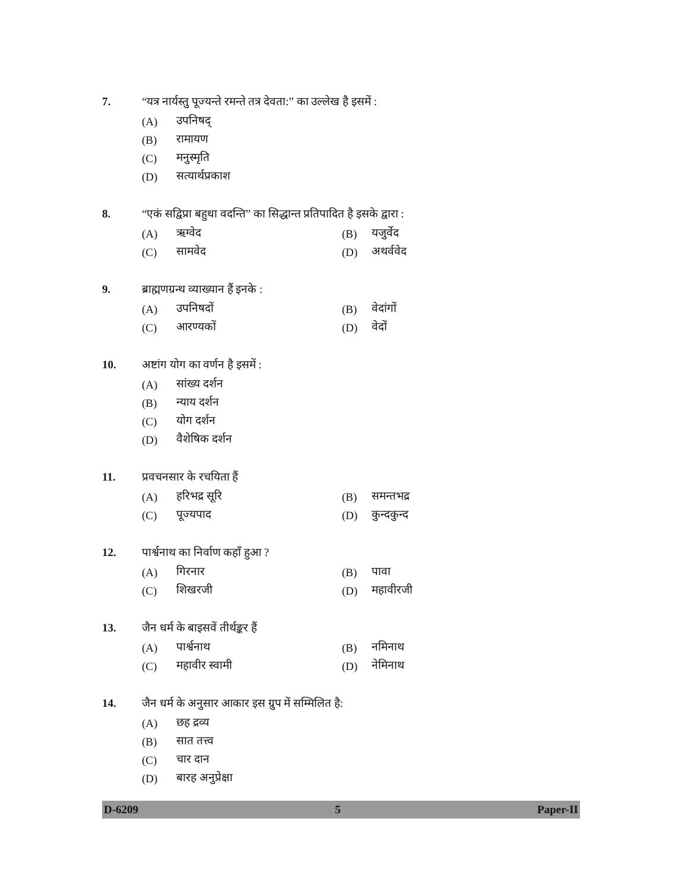7. “यत्र नार्यस्तु पूज्यन्ते रमन्ते तत्र देवता:” का उल्लेख है इसमें :
(A) उपनिषद्
(B) रामायण
(C) मनुस्मृति
(D) सत्यार्थप्रकाश
8. “एकं सद्विप्रा बहुधा वदन्ति” का सिद्धान्त प्रतिपादित है इसके द्वारा :
(A) ऋग्वेद (B) यजुर्वेद
(C) सामवेद (D) अथर्ववेद
9. ब्राह्मणग्रन्थ व्याख्यान हैं इनके :
(A) उपनिषदों (B) वेदांगों
(C) आरण्यकों (D) वेदों
10. अष्टांग योग का वर्णन है इसमें :
(A) सांख्य दर्शन
(B) न्याय दर्शन
(C) योग दर्शन
(D) वैशेषिक दर्शन
11. प्रवचनसार के रचयिता हैं
(A) हरिभद्र सूरि (B) समन्तभद्र
(C) पूज्यपाद (D) कुन्दकुन्द
12. पार्श्वनाथ का निर्वाण कहाँ हुआ ?
(A) गिरनार (B) पावा
(C) शिखरजी (D) महावीरजी
13. जैन धर्म के बाइसवें तीर्थङ्कर हैं
(A) पार्श्वनाथ (B) नमिनाथ
(C) महावीर स्वामी (D) नेमिनाथ
14. जैन धर्म के अनुसार आकार इस ग्रुप में सम्मिलित है:
(A) छह द्रव्य
(B) सात तत्त्व
(C) चार दान
(D) बारह अनुप्रेक्षा
D-6209 5 Paper-II